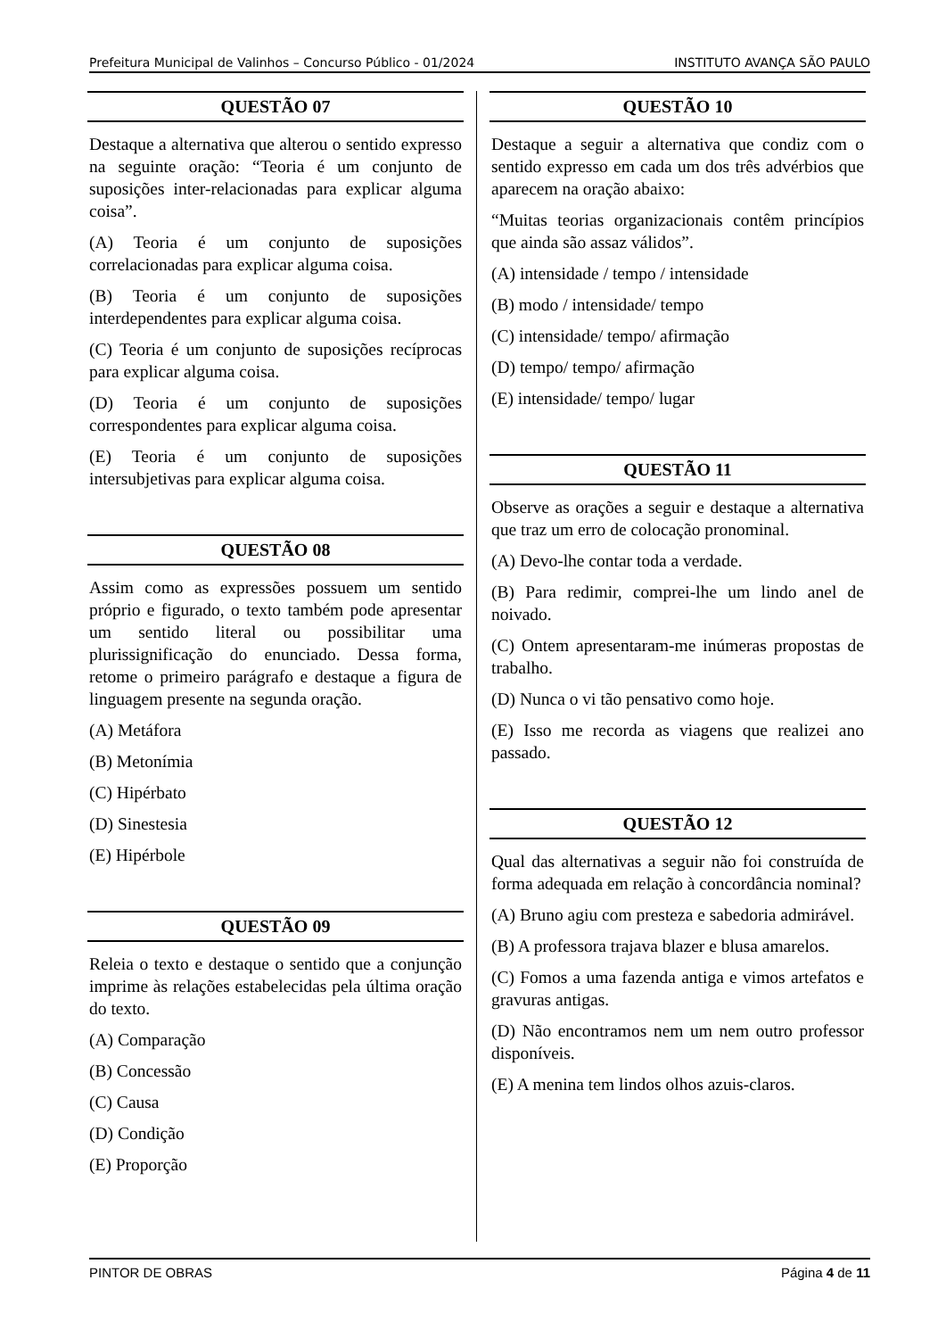Prefeitura Municipal de Valinhos – Concurso Público - 01/2024 INSTITUTO AVANÇA SÃO PAULO
QUESTÃO 07
Destaque a alternativa que alterou o sentido expresso na seguinte oração: “Teoria é um conjunto de suposições inter-relacionadas para explicar alguma coisa”.
(A) Teoria é um conjunto de suposições correlacionadas para explicar alguma coisa.
(B) Teoria é um conjunto de suposições interdependentes para explicar alguma coisa.
(C) Teoria é um conjunto de suposições recíprocas para explicar alguma coisa.
(D) Teoria é um conjunto de suposições correspondentes para explicar alguma coisa.
(E) Teoria é um conjunto de suposições intersubjetivas para explicar alguma coisa.
QUESTÃO 08
Assim como as expressões possuem um sentido próprio e figurado, o texto também pode apresentar um sentido literal ou possibilitar uma plurissignificação do enunciado. Dessa forma, retome o primeiro parágrafo e destaque a figura de linguagem presente na segunda oração.
(A) Metáfora
(B) Metonímia
(C) Hipérbato
(D) Sinestesia
(E) Hipérbole
QUESTÃO 09
Releia o texto e destaque o sentido que a conjunção imprime às relações estabelecidas pela última oração do texto.
(A) Comparação
(B) Concessão
(C) Causa
(D) Condição
(E) Proporção
QUESTÃO 10
Destaque a seguir a alternativa que condiz com o sentido expresso em cada um dos três advérbios que aparecem na oração abaixo:
“Muitas teorias organizacionais contêm princípios que ainda são assaz válidos”.
(A) intensidade / tempo / intensidade
(B) modo / intensidade/ tempo
(C) intensidade/ tempo/ afirmação
(D) tempo/ tempo/ afirmação
(E) intensidade/ tempo/ lugar
QUESTÃO 11
Observe as orações a seguir e destaque a alternativa que traz um erro de colocação pronominal.
(A) Devo-lhe contar toda a verdade.
(B) Para redimir, comprei-lhe um lindo anel de noivado.
(C) Ontem apresentaram-me inúmeras propostas de trabalho.
(D) Nunca o vi tão pensativo como hoje.
(E) Isso me recorda as viagens que realizei ano passado.
QUESTÃO 12
Qual das alternativas a seguir não foi construída de forma adequada em relação à concordância nominal?
(A) Bruno agiu com presteza e sabedoria admirável.
(B) A professora trajava blazer e blusa amarelos.
(C) Fomos a uma fazenda antiga e vimos artefatos e gravuras antigas.
(D) Não encontramos nem um nem outro professor disponíveis.
(E) A menina tem lindos olhos azuis-claros.
PINTOR DE OBRAS Página 4 de 11